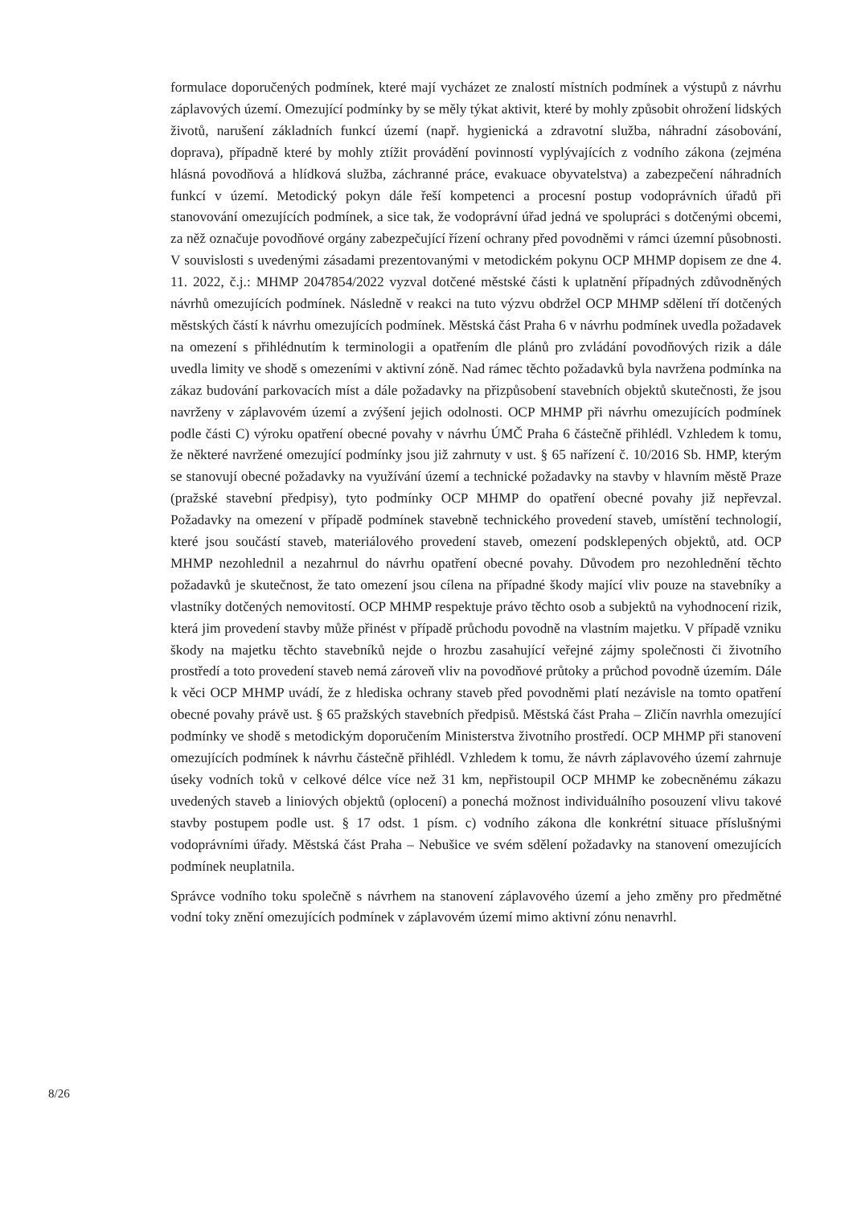formulace doporučených podmínek, které mají vycházet ze znalostí místních podmínek a výstupů z návrhu záplavových území. Omezující podmínky by se měly týkat aktivit, které by mohly způsobit ohrožení lidských životů, narušení základních funkcí území (např. hygienická a zdravotní služba, náhradní zásobování, doprava), případně které by mohly ztížit provádění povinností vyplývajících z vodního zákona (zejména hlásná povodňová a hlídková služba, záchranné práce, evakuace obyvatelstva) a zabezpečení náhradních funkcí v území. Metodický pokyn dále řeší kompetenci a procesní postup vodoprávních úřadů při stanovování omezujících podmínek, a sice tak, že vodoprávní úřad jedná ve spolupráci s dotčenými obcemi, za něž označuje povodňové orgány zabezpečující řízení ochrany před povodněmi v rámci územní působnosti. V souvislosti s uvedenými zásadami prezentovanými v metodickém pokynu OCP MHMP dopisem ze dne 4. 11. 2022, č.j.: MHMP 2047854/2022 vyzval dotčené městské části k uplatnění případných zdůvodněných návrhů omezujících podmínek. Následně v reakci na tuto výzvu obdržel OCP MHMP sdělení tří dotčených městských částí k návrhu omezujících podmínek. Městská část Praha 6 v návrhu podmínek uvedla požadavek na omezení s přihlédnutím k terminologii a opatřením dle plánů pro zvládání povodňových rizik a dále uvedla limity ve shodě s omezeními v aktivní zóně. Nad rámec těchto požadavků byla navržena podmínka na zákaz budování parkovacích míst a dále požadavky na přizpůsobení stavebních objektů skutečnosti, že jsou navrženy v záplavovém území a zvýšení jejich odolnosti. OCP MHMP při návrhu omezujících podmínek podle části C) výroku opatření obecné povahy v návrhu ÚMČ Praha 6 částečně přihlédl. Vzhledem k tomu, že některé navržené omezující podmínky jsou již zahrnuty v ust. § 65 nařízení č. 10/2016 Sb. HMP, kterým se stanovují obecné požadavky na využívání území a technické požadavky na stavby v hlavním městě Praze (pražské stavební předpisy), tyto podmínky OCP MHMP do opatření obecné povahy již nepřevzal. Požadavky na omezení v případě podmínek stavebně technického provedení staveb, umístění technologií, které jsou součástí staveb, materiálového provedení staveb, omezení podsklepených objektů, atd. OCP MHMP nezohlednil a nezahrnul do návrhu opatření obecné povahy. Důvodem pro nezohlednění těchto požadavků je skutečnost, že tato omezení jsou cílena na případné škody mající vliv pouze na stavebníky a vlastníky dotčených nemovitostí. OCP MHMP respektuje právo těchto osob a subjektů na vyhodnocení rizik, která jim provedení stavby může přinést v případě průchodu povodně na vlastním majetku. V případě vzniku škody na majetku těchto stavebníků nejde o hrozbu zasahující veřejné zájmy společnosti či životního prostředí a toto provedení staveb nemá zároveň vliv na povodňové průtoky a průchod povodně územím. Dále k věci OCP MHMP uvádí, že z hlediska ochrany staveb před povodněmi platí nezávisle na tomto opatření obecné povahy právě ust. § 65 pražských stavebních předpisů. Městská část Praha – Zličín navrhla omezující podmínky ve shodě s metodickým doporučením Ministerstva životního prostředí. OCP MHMP při stanovení omezujících podmínek k návrhu částečně přihlédl. Vzhledem k tomu, že návrh záplavového území zahrnuje úseky vodních toků v celkové délce více než 31 km, nepřistoupil OCP MHMP ke zobecněnému zákazu uvedených staveb a liniových objektů (oplocení) a ponechá možnost individuálního posouzení vlivu takové stavby postupem podle ust. § 17 odst. 1 písm. c) vodního zákona dle konkrétní situace příslušnými vodoprávními úřady. Městská část Praha – Nebušice ve svém sdělení požadavky na stanovení omezujících podmínek neuplatnila.
Správce vodního toku společně s návrhem na stanovení záplavového území a jeho změny pro předmětné vodní toky znění omezujících podmínek v záplavovém území mimo aktivní zónu nenavrhl.
8/26